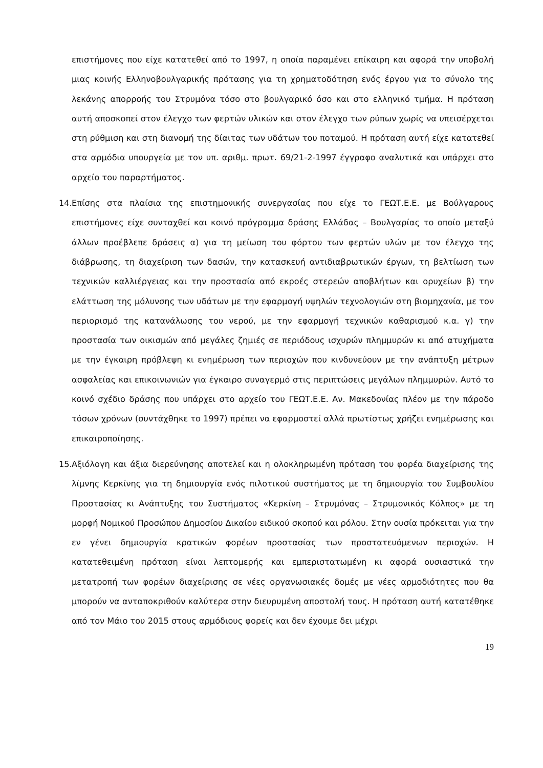επιστήμονες που είχε κατατεθεί από το 1997, η οποία παραμένει επίκαιρη και αφορά την υποβολή μιας κοινής Ελληνοβουλγαρικής πρότασης για τη χρηματοδότηση ενός έργου για το σύνολο της λεκάνης απορροής του Στρυμόνα τόσο στο βουλγαρικό όσο και στο ελληνικό τμήμα. Η πρόταση αυτή αποσκοπεί στον έλεγχο των φερτών υλικών και στον έλεγχο των ρύπων χωρίς να υπεισέρχεται στη ρύθμιση και στη διανομή της δίαιτας των υδάτων του ποταμού. Η πρόταση αυτή είχε κατατεθεί στα αρμόδια υπουργεία με τον υπ. αριθμ. πρωτ. 69/21-2-1997 έγγραφο αναλυτικά και υπάρχει στο αρχείο του παραρτήματος.
14. Επίσης στα πλαίσια της επιστημονικής συνεργασίας που είχε το ΓΕΩΤ.Ε.Ε. με Βούλγαρους επιστήμονες είχε συνταχθεί και κοινό πρόγραμμα δράσης Ελλάδας – Βουλγαρίας το οποίο μεταξύ άλλων προέβλεπε δράσεις α) για τη μείωση του φόρτου των φερτών υλών με τον έλεγχο της διάβρωσης, τη διαχείριση των δασών, την κατασκευή αντιδιαβρωτικών έργων, τη βελτίωση των τεχνικών καλλιέργειας και την προστασία από εκροές στερεών αποβλήτων και ορυχείων β) την ελάττωση της μόλυνσης των υδάτων με την εφαρμογή υψηλών τεχνολογιών στη βιομηχανία, με τον περιορισμό της κατανάλωσης του νερού, με την εφαρμογή τεχνικών καθαρισμού κ.α. γ) την προστασία των οικισμών από μεγάλες ζημιές σε περιόδους ισχυρών πλημμυρών κι από ατυχήματα με την έγκαιρη πρόβλεψη κι ενημέρωση των περιοχών που κινδυνεύουν με την ανάπτυξη μέτρων ασφαλείας και επικοινωνιών για έγκαιρο συναγερμό στις περιπτώσεις μεγάλων πλημμυρών. Αυτό το κοινό σχέδιο δράσης που υπάρχει στο αρχείο του ΓΕΩΤ.Ε.Ε. Αν. Μακεδονίας πλέον με την πάροδο τόσων χρόνων (συντάχθηκε το 1997) πρέπει να εφαρμοστεί αλλά πρωτίστως χρήζει ενημέρωσης και επικαιροποίησης.
15. Αξιόλογη και άξια διερεύνησης αποτελεί και η ολοκληρωμένη πρόταση του φορέα διαχείρισης της λίμνης Κερκίνης για τη δημιουργία ενός πιλοτικού συστήματος με τη δημιουργία του Συμβουλίου Προστασίας κι Ανάπτυξης του Συστήματος «Κερκίνη – Στρυμόνας – Στρυμονικός Κόλπος» με τη μορφή Νομικού Προσώπου Δημοσίου Δικαίου ειδικού σκοπού και ρόλου. Στην ουσία πρόκειται για την εν γένει δημιουργία κρατικών φορέων προστασίας των προστατευόμενων περιοχών. Η κατατεθειμένη πρόταση είναι λεπτομερής και εμπεριστατωμένη κι αφορά ουσιαστικά την μετατροπή των φορέων διαχείρισης σε νέες οργανωσιακές δομές με νέες αρμοδιότητες που θα μπορούν να ανταποκριθούν καλύτερα στην διευρυμένη αποστολή τους. Η πρόταση αυτή κατατέθηκε από τον Μάιο του 2015 στους αρμόδιους φορείς και δεν έχουμε δει μέχρι
19